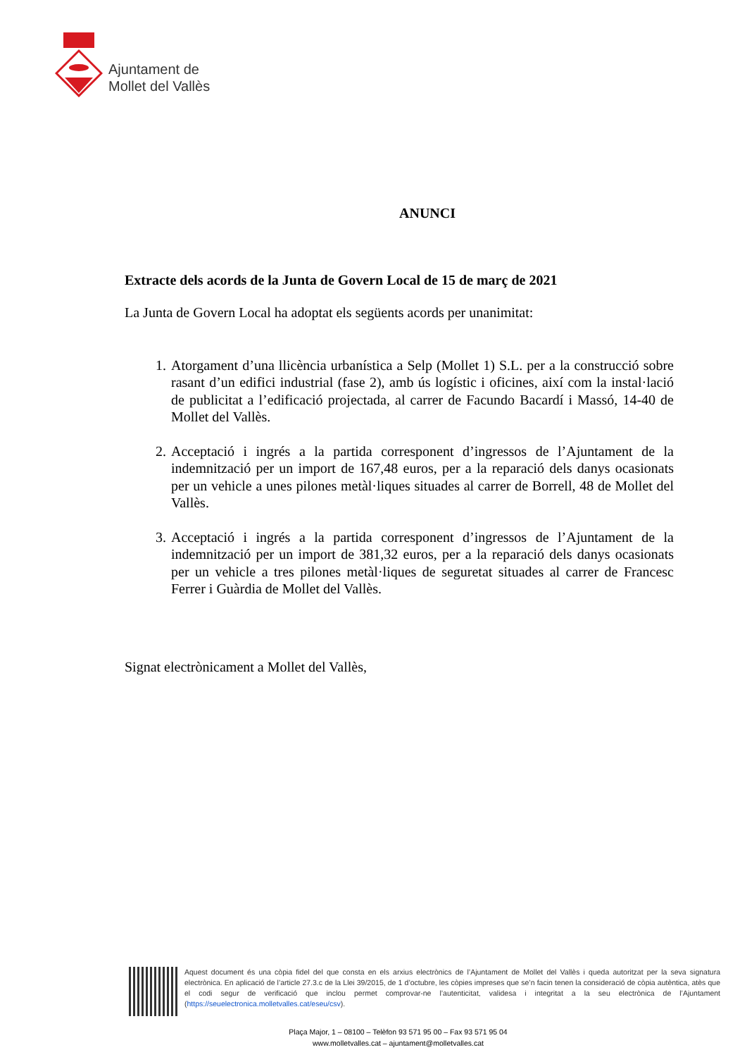Ajuntament de
Mollet del Vallès
ANUNCI
Extracte dels acords de la Junta de Govern Local de 15 de març de 2021
La Junta de Govern Local ha adoptat els següents acords per unanimitat:
1. Atorgament d’una llicència urbanística a Selp (Mollet 1) S.L. per a la construcció sobre rasant d’un edifici industrial (fase 2), amb ús logístic i oficines, així com la instal·lació de publicitat a l’edificació projectada, al carrer de Facundo Bacardí i Massó, 14-40 de Mollet del Vallès.
2. Acceptació i ingrés a la partida corresponent d’ingressos de l’Ajuntament de la indemnització per un import de 167,48 euros, per a la reparació dels danys ocasionats per un vehicle a unes pilones metàl·liques situades al carrer de Borrell, 48 de Mollet del Vallès.
3. Acceptació i ingrés a la partida corresponent d’ingressos de l’Ajuntament de la indemnització per un import de 381,32 euros, per a la reparació dels danys ocasionats per un vehicle a tres pilones metàl·liques de seguretat situades al carrer de Francesc Ferrer i Guàrdia de Mollet del Vallès.
Signat electrònicament a Mollet del Vallès,
Aquest document és una còpia fidel del que consta en els arxius electrònics de l’Ajuntament de Mollet del Vallès i queda autoritzat per la seva signatura electrònica. En aplicació de l’article 27.3.c de la Llei 39/2015, de 1 d’octubre, les còpies impreses que se’n facin tenen la consideració de còpia autèntica, atès que el codi segur de verificació que inclou permet comprovar-ne l’autenticitat, validesa i integritat a la seu electrònica de l’Ajuntament (https://seuelectronica.molletvalles.cat/eseu/csv).
Plaça Major, 1 – 08100 – Telèfon 93 571 95 00 – Fax 93 571 95 04
www.molletvalles.cat – ajuntament@molletvalles.cat